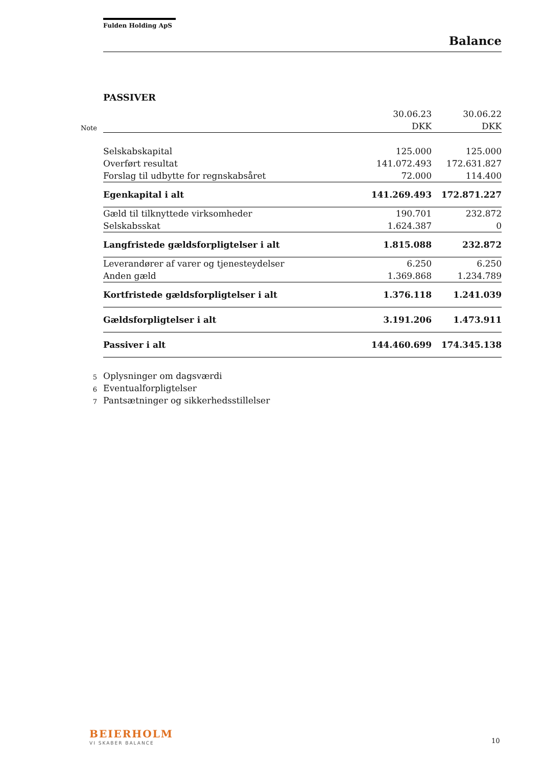Fulden Holding ApS
Balance
PASSIVER
| | | 30.06.23 | 30.06.22 |
| Note | | DKK | DKK |
| | Selskabskapital | 125.000 | 125.000 |
| | Overført resultat | 141.072.493 | 172.631.827 |
| | Forslag til udbytte for regnskabsåret | 72.000 | 114.400 |
| | Egenkapital i alt | 141.269.493 | 172.871.227 |
| | Gæld til tilknyttede virksomheder | 190.701 | 232.872 |
| | Selskabsskat | 1.624.387 | 0 |
| | Langfristede gældsforpligtelser i alt | 1.815.088 | 232.872 |
| | Leverandører af varer og tjenesteydelser | 6.250 | 6.250 |
| | Anden gæld | 1.369.868 | 1.234.789 |
| | Kortfristede gældsforpligtelser i alt | 1.376.118 | 1.241.039 |
| | Gældsforpligtelser i alt | 3.191.206 | 1.473.911 |
| | Passiver i alt | 144.460.699 | 174.345.138 |
| 5 | Oplysninger om dagsværdi | | |
| 6 | Eventualforpligtelser | | |
| 7 | Pantsætninger og sikkerhedsstillelser | | |
BEIERHOLM
VI SKABER BALANCE 10